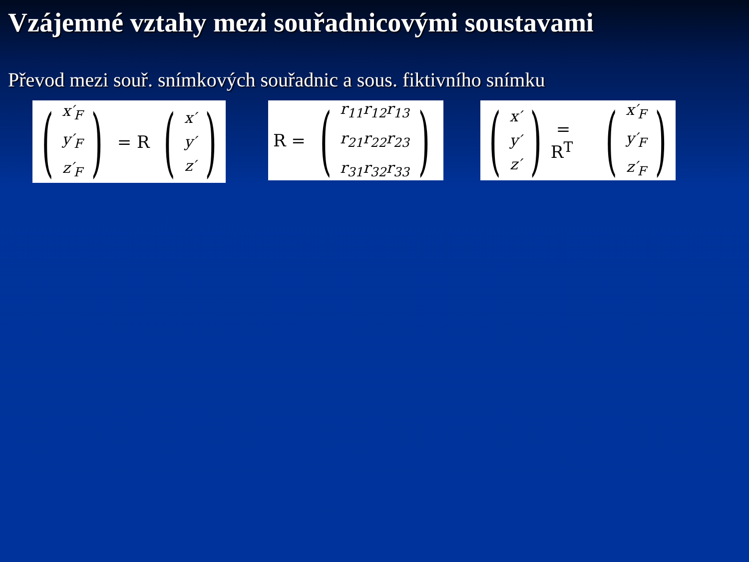Vzájemné vztahy mezi souřadnicovými soustavami
Převod mezi souř. snímkových souřadnic a sous. fiktivního snímku
(
x′<sub>F</sub>
y′<sub>F</sub>
z′<sub>F</sub>
) = R (
x′
y′
z′
)
R = (
r<sub>11</sub>r<sub>12</sub>r<sub>13</sub>
r<sub>21</sub>r<sub>22</sub>r<sub>23</sub>
r<sub>31</sub>r<sub>32</sub>r<sub>33</sub>
)
(
x′
y′
z′
) = R<sup>T</sup> (
x′<sub>F</sub>
y′<sub>F</sub>
z′<sub>F</sub>
)